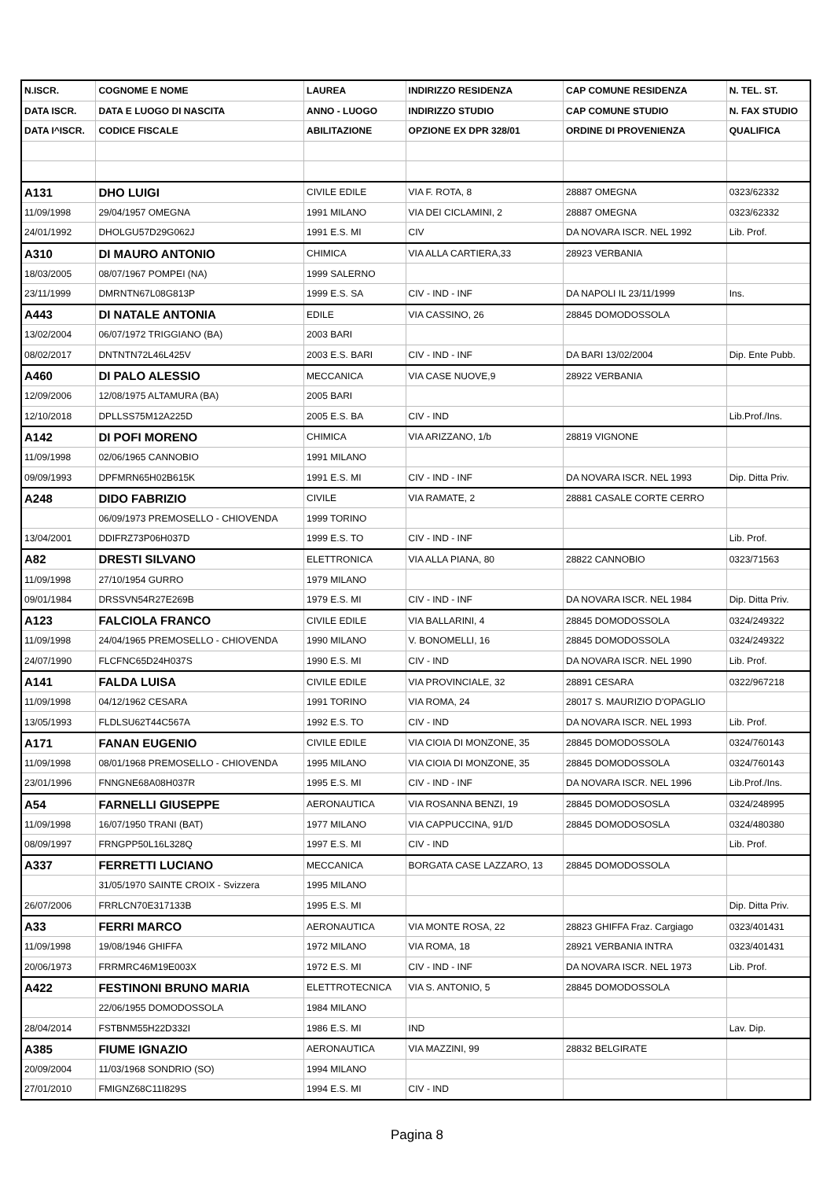| N.ISCR. | COGNOME E NOME | LAUREA | INDIRIZZO RESIDENZA | CAP COMUNE RESIDENZA | N. TEL. ST. |
| --- | --- | --- | --- | --- | --- |
| DATA ISCR. | DATA E LUOGO DI NASCITA | ANNO - LUOGO | INDIRIZZO STUDIO | CAP COMUNE STUDIO | N. FAX STUDIO |
| DATA I^ISCR. | CODICE FISCALE | ABILITAZIONE | OPZIONE EX DPR 328/01 | ORDINE DI PROVENIENZA | QUALIFICA |
| A131 | DHO LUIGI | CIVILE EDILE | VIA F. ROTA, 8 | 28887 OMEGNA | 0323/62332 |
| 11/09/1998 | 29/04/1957 OMEGNA | 1991 MILANO | VIA DEI CICLAMINI, 2 | 28887 OMEGNA | 0323/62332 |
| 24/01/1992 | DHOLGU57D29G062J | 1991 E.S. MI | CIV | DA NOVARA ISCR. NEL 1992 | Lib. Prof. |
| A310 | DI MAURO ANTONIO | CHIMICA | VIA ALLA CARTIERA,33 | 28923 VERBANIA | |
| 18/03/2005 | 08/07/1967 POMPEI (NA) | 1999 SALERNO | | | |
| 23/11/1999 | DMRNTN67L08G813P | 1999 E.S. SA | CIV - IND - INF | DA NAPOLI IL 23/11/1999 | Ins. |
| A443 | DI NATALE ANTONIA | EDILE | VIA CASSINO, 26 | 28845 DOMODOSSOLA | |
| 13/02/2004 | 06/07/1972 TRIGGIANO (BA) | 2003 BARI | | | |
| 08/02/2017 | DNTNTN72L46L425V | 2003 E.S. BARI | CIV - IND - INF | DA BARI 13/02/2004 | Dip. Ente Pubb. |
| A460 | DI PALO ALESSIO | MECCANICA | VIA CASE NUOVE,9 | 28922 VERBANIA | |
| 12/09/2006 | 12/08/1975 ALTAMURA (BA) | 2005 BARI | | | |
| 12/10/2018 | DPLLSS75M12A225D | 2005 E.S. BA | CIV - IND | | Lib.Prof./Ins. |
| A142 | DI POFI MORENO | CHIMICA | VIA ARIZZANO, 1/b | 28819 VIGNONE | |
| 11/09/1998 | 02/06/1965 CANNOBIO | 1991 MILANO | | | |
| 09/09/1993 | DPFMRN65H02B615K | 1991 E.S. MI | CIV - IND - INF | DA NOVARA ISCR. NEL 1993 | Dip. Ditta Priv. |
| A248 | DIDO FABRIZIO | CIVILE | VIA RAMATE, 2 | 28881 CASALE CORTE CERRO | |
| | 06/09/1973 PREMOSELLO - CHIOVENDA | 1999 TORINO | | | |
| 13/04/2001 | DDIFRZ73P06H037D | 1999 E.S. TO | CIV - IND - INF | | Lib. Prof. |
| A82 | DRESTI SILVANO | ELETTRONICA | VIA ALLA PIANA, 80 | 28822 CANNOBIO | 0323/71563 |
| 11/09/1998 | 27/10/1954 GURRO | 1979 MILANO | | | |
| 09/01/1984 | DRSSVN54R27E269B | 1979 E.S. MI | CIV - IND - INF | DA NOVARA ISCR. NEL 1984 | Dip. Ditta Priv. |
| A123 | FALCIOLA FRANCO | CIVILE EDILE | VIA BALLARINI, 4 | 28845 DOMODOSSOLA | 0324/249322 |
| 11/09/1998 | 24/04/1965 PREMOSELLO - CHIOVENDA | 1990 MILANO | V. BONOMELLI, 16 | 28845 DOMODOSSOLA | 0324/249322 |
| 24/07/1990 | FLCFNC65D24H037S | 1990 E.S. MI | CIV - IND | DA NOVARA ISCR. NEL 1990 | Lib. Prof. |
| A141 | FALDA LUISA | CIVILE EDILE | VIA PROVINCIALE, 32 | 28891 CESARA | 0322/967218 |
| 11/09/1998 | 04/12/1962 CESARA | 1991 TORINO | VIA ROMA, 24 | 28017 S. MAURIZIO D'OPAGLIO | |
| 13/05/1993 | FLDLSU62T44C567A | 1992 E.S. TO | CIV - IND | DA NOVARA ISCR. NEL 1993 | Lib. Prof. |
| A171 | FANAN EUGENIO | CIVILE EDILE | VIA CIOIA DI MONZONE, 35 | 28845 DOMODOSSOLA | 0324/760143 |
| 11/09/1998 | 08/01/1968 PREMOSELLO - CHIOVENDA | 1995 MILANO | VIA CIOIA DI MONZONE, 35 | 28845 DOMODOSSOLA | 0324/760143 |
| 23/01/1996 | FNNGNE68A08H037R | 1995 E.S. MI | CIV - IND - INF | DA NOVARA ISCR. NEL 1996 | Lib.Prof./Ins. |
| A54 | FARNELLI GIUSEPPE | AERONAUTICA | VIA ROSANNA BENZI, 19 | 28845 DOMODOSOSLA | 0324/248995 |
| 11/09/1998 | 16/07/1950 TRANI (BAT) | 1977 MILANO | VIA CAPPUCCINA, 91/D | 28845 DOMODOSOSLA | 0324/480380 |
| 08/09/1997 | FRNGPP50L16L328Q | 1997 E.S. MI | CIV - IND | | Lib. Prof. |
| A337 | FERRETTI LUCIANO | MECCANICA | BORGATA CASE LAZZARO, 13 | 28845 DOMODOSSOLA | |
| | 31/05/1970 SAINTE CROIX - Svizzera | 1995 MILANO | | | |
| 26/07/2006 | FRRLCN70E317133B | 1995 E.S. MI | | | Dip. Ditta Priv. |
| A33 | FERRI MARCO | AERONAUTICA | VIA MONTE ROSA, 22 | 28823 GHIFFA Fraz. Cargiago | 0323/401431 |
| 11/09/1998 | 19/08/1946 GHIFFA | 1972 MILANO | VIA ROMA, 18 | 28921 VERBANIA INTRA | 0323/401431 |
| 20/06/1973 | FRRMRC46M19E003X | 1972 E.S. MI | CIV - IND - INF | DA NOVARA ISCR. NEL 1973 | Lib. Prof. |
| A422 | FESTINONI BRUNO MARIA | ELETTROTECNICA | VIA S. ANTONIO, 5 | 28845 DOMODOSSOLA | |
| | 22/06/1955 DOMODOSSOLA | 1984 MILANO | | | |
| 28/04/2014 | FSTBNM55H22D332I | 1986 E.S. MI | IND | | Lav. Dip. |
| A385 | FIUME IGNAZIO | AERONAUTICA | VIA MAZZINI, 99 | 28832 BELGIRATE | |
| 20/09/2004 | 11/03/1968 SONDRIO (SO) | 1994 MILANO | | | |
| 27/01/2010 | FMIGNZ68C11I829S | 1994 E.S. MI | CIV - IND | | |
Pagina 8